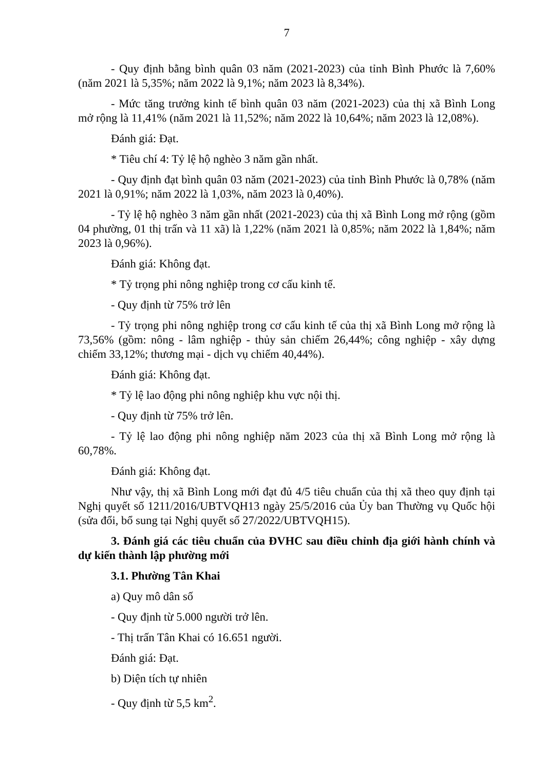7
- Quy định bằng bình quân 03 năm (2021-2023) của tỉnh Bình Phước là 7,60% (năm 2021 là 5,35%; năm 2022 là 9,1%; năm 2023 là 8,34%).
- Mức tăng trưởng kinh tế bình quân 03 năm (2021-2023) của thị xã Bình Long mở rộng là 11,41% (năm 2021 là 11,52%; năm 2022 là 10,64%; năm 2023 là 12,08%).
Đánh giá: Đạt.
* Tiêu chí 4: Tỷ lệ hộ nghèo 3 năm gần nhất.
- Quy định đạt bình quân 03 năm (2021-2023) của tỉnh Bình Phước là 0,78% (năm 2021 là 0,91%; năm 2022 là 1,03%, năm 2023 là 0,40%).
- Tỷ lệ hộ nghèo 3 năm gần nhất (2021-2023) của thị xã Bình Long mở rộng (gồm 04 phường, 01 thị trấn và 11 xã) là 1,22% (năm 2021 là 0,85%; năm 2022 là 1,84%; năm 2023 là 0,96%).
Đánh giá: Không đạt.
* Tỷ trọng phi nông nghiệp trong cơ cấu kinh tế.
- Quy định từ 75% trở lên
- Tỷ trọng phi nông nghiệp trong cơ cấu kinh tế của thị xã Bình Long mở rộng là 73,56% (gồm: nông - lâm nghiệp - thủy sản chiếm 26,44%; công nghiệp - xây dựng chiếm 33,12%; thương mại - dịch vụ chiếm 40,44%).
Đánh giá: Không đạt.
* Tỷ lệ lao động phi nông nghiệp khu vực nội thị.
- Quy định từ 75% trở lên.
- Tỷ lệ lao động phi nông nghiệp năm 2023 của thị xã Bình Long mở rộng là 60,78%.
Đánh giá: Không đạt.
Như vậy, thị xã Bình Long mới đạt đủ 4/5 tiêu chuẩn của thị xã theo quy định tại Nghị quyết số 1211/2016/UBTVQH13 ngày 25/5/2016 của Ủy ban Thường vụ Quốc hội (sửa đổi, bổ sung tại Nghị quyết số 27/2022/UBTVQH15).
3. Đánh giá các tiêu chuẩn của ĐVHC sau điều chỉnh địa giới hành chính và dự kiến thành lập phường mới
3.1. Phường Tân Khai
a) Quy mô dân số
- Quy định từ 5.000 người trở lên.
- Thị trấn Tân Khai có 16.651 người.
Đánh giá: Đạt.
b) Diện tích tự nhiên
- Quy định từ 5,5 km<sup>2</sup>.